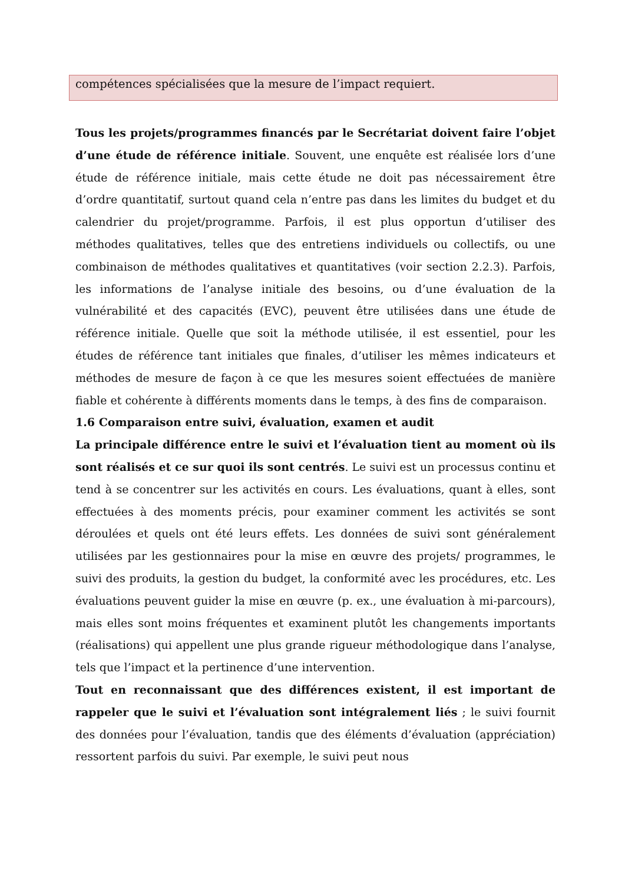compétences spécialisées que la mesure de l’impact requiert.
Tous les projets/programmes financés par le Secrétariat doivent faire l’objet d’une étude de référence initiale. Souvent, une enquête est réalisée lors d’une étude de référence initiale, mais cette étude ne doit pas nécessairement être d’ordre quantitatif, surtout quand cela n’entre pas dans les limites du budget et du calendrier du projet/programme. Parfois, il est plus opportun d’utiliser des méthodes qualitatives, telles que des entretiens individuels ou collectifs, ou une combinaison de méthodes qualitatives et quantitatives (voir section 2.2.3). Parfois, les informations de l’analyse initiale des besoins, ou d’une évaluation de la vulnérabilité et des capacités (EVC), peuvent être utilisées dans une étude de référence initiale. Quelle que soit la méthode utilisée, il est essentiel, pour les études de référence tant initiales que finales, d’utiliser les mêmes indicateurs et méthodes de mesure de façon à ce que les mesures soient effectuées de manière fiable et cohérente à différents moments dans le temps, à des fins de comparaison.
1.6 Comparaison entre suivi, évaluation, examen et audit
La principale différence entre le suivi et l’évaluation tient au moment où ils sont réalisés et ce sur quoi ils sont centrés. Le suivi est un processus continu et tend à se concentrer sur les activités en cours. Les évaluations, quant à elles, sont effectuées à des moments précis, pour examiner comment les activités se sont déroulées et quels ont été leurs effets. Les données de suivi sont généralement utilisées par les gestionnaires pour la mise en œuvre des projets/ programmes, le suivi des produits, la gestion du budget, la conformité avec les procédures, etc. Les évaluations peuvent guider la mise en œuvre (p. ex., une évaluation à mi-parcours), mais elles sont moins fréquentes et examinent plutôt les changements importants (réalisations) qui appellent une plus grande rigueur méthodologique dans l’analyse, tels que l’impact et la pertinence d’une intervention.
Tout en reconnaissant que des différences existent, il est important de rappeler que le suivi et l’évaluation sont intégralement liés ; le suivi fournit des données pour l’évaluation, tandis que des éléments d’évaluation (appréciation) ressortent parfois du suivi. Par exemple, le suivi peut nous